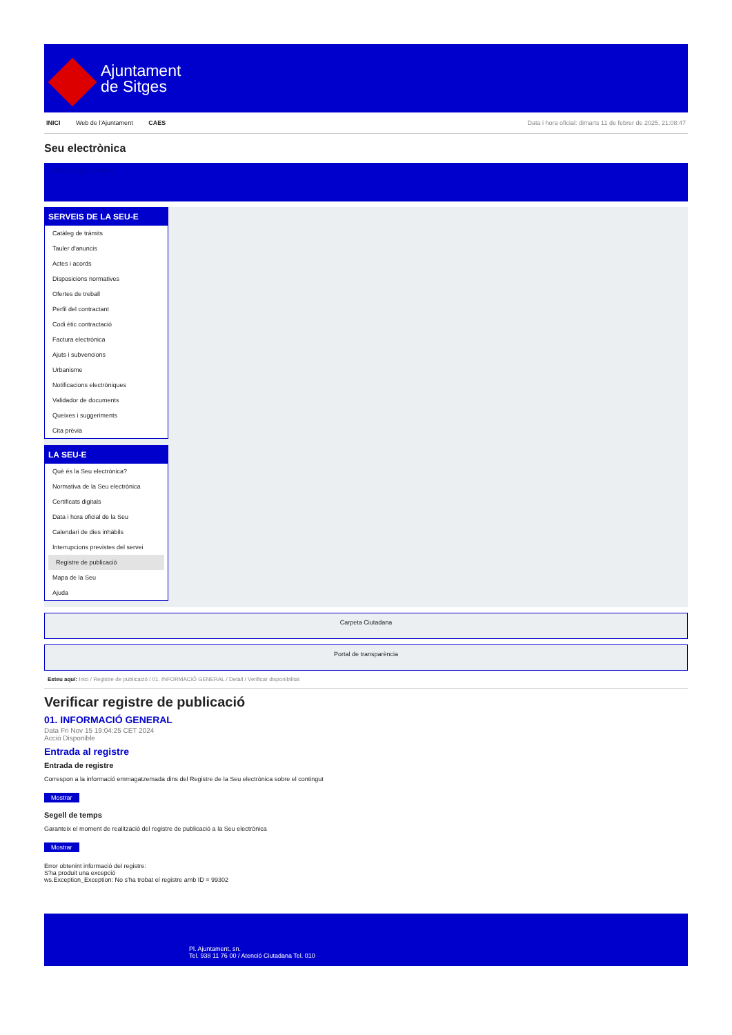Ajuntament
de Sitges
INICI Web de l'Ajuntament CAES Data i hora oficial: dimarts 11 de febrer de 2025, 21:08:47
Seu electrònica
Obtenir còpia autèntica
SERVEIS DE LA SEU-E
Catàleg de tràmits
Tauler d'anuncis
Actes i acords
Disposicions normatives
Ofertes de treball
Perfil del contractant
Codi ètic contractació
Factura electrònica
Ajuts i subvencions
Urbanisme
Notificacions electròniques
Validador de documents
Queixes i suggeriments
Cita prèvia
LA SEU-E
Què és la Seu electrònica?
Normativa de la Seu electrònica
Certificats digitals
Data i hora oficial de la Seu
Calendari de dies inhàbils
Interrupcions previstes del servei
Registre de publicació
Mapa de la Seu
Ajuda
Carpeta Ciutadana
Portal de transparència
Esteu aquí: Inici / Registre de publicació / 01. INFORMACIÓ GENERAL / Detall / Verificar disponibilitat
Verificar registre de publicació
01. INFORMACIÓ GENERAL
Data Fri Nov 15 19:04:25 CET 2024
Acció Disponible
Entrada al registre
Entrada de registre
Correspon a la informació emmagatzemada dins del Registre de la Seu electrònica sobre el contingut
Mostrar
Segell de temps
Garanteix el moment de realització del registre de publicació a la Seu electrònica
Mostrar
Error obtenint informació del registre:
S'ha produit una excepció
ws.Exception_Exception: No s'ha trobat el registre amb ID = 99302
Pl. Ajuntament, sn.
Tel. 938 11 76 00 / Atenció Ciutadana Tel. 010